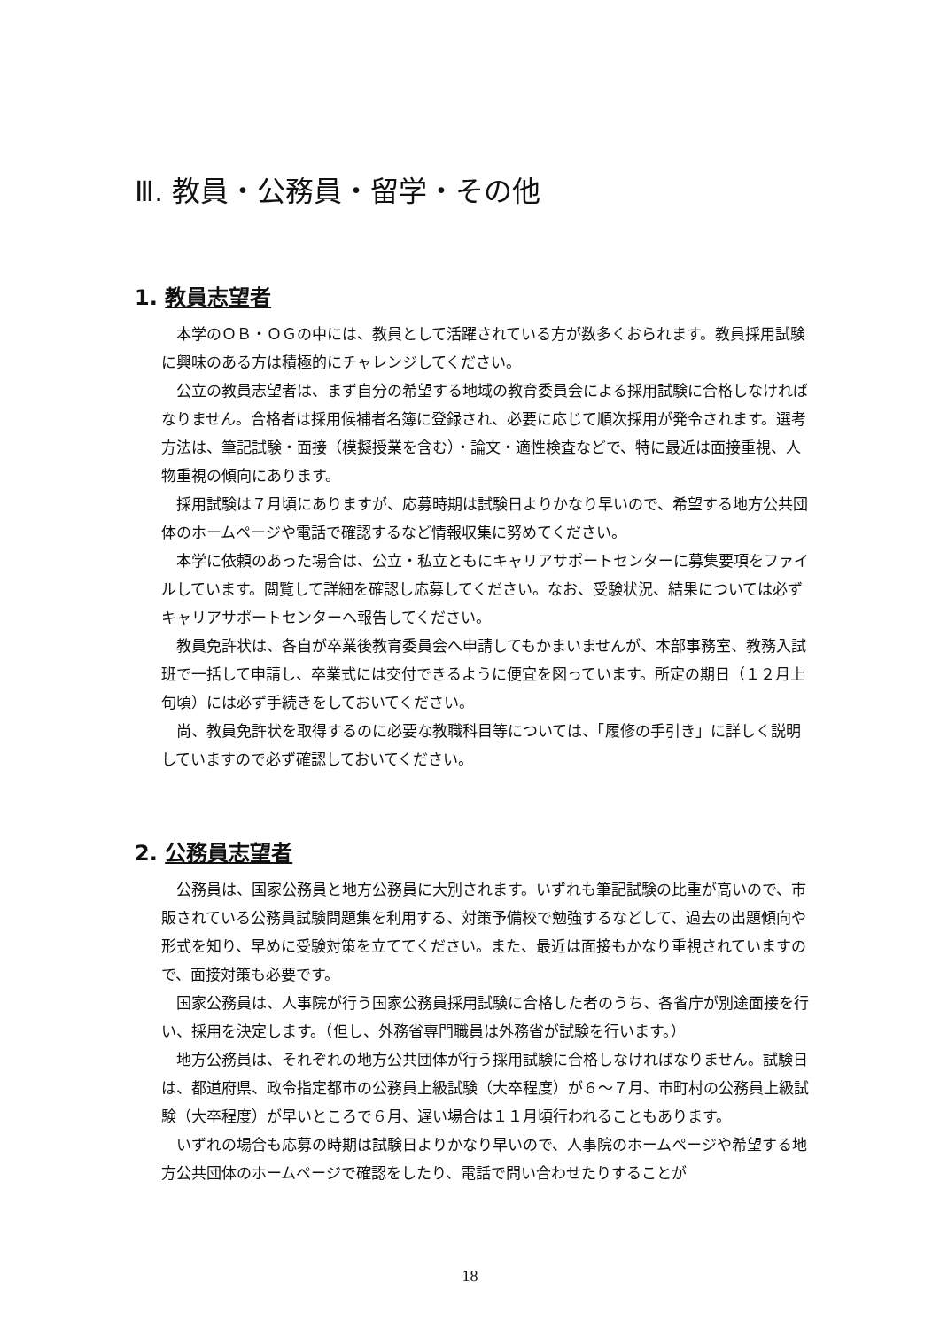Ⅲ. 教員・公務員・留学・その他
1. 教員志望者
本学のＯＢ・ＯＧの中には、教員として活躍されている方が数多くおられます。教員採用試験に興味のある方は積極的にチャレンジしてください。
公立の教員志望者は、まず自分の希望する地域の教育委員会による採用試験に合格しなければなりません。合格者は採用候補者名簿に登録され、必要に応じて順次採用が発令されます。選考方法は、筆記試験・面接（模擬授業を含む）・論文・適性検査などで、特に最近は面接重視、人物重視の傾向にあります。
採用試験は７月頃にありますが、応募時期は試験日よりかなり早いので、希望する地方公共団体のホームページや電話で確認するなど情報収集に努めてください。
本学に依頼のあった場合は、公立・私立ともにキャリアサポートセンターに募集要項をファイルしています。閲覧して詳細を確認し応募してください。なお、受験状況、結果については必ずキャリアサポートセンターへ報告してください。
教員免許状は、各自が卒業後教育委員会へ申請してもかまいませんが、本部事務室、教務入試班で一括して申請し、卒業式には交付できるように便宜を図っています。所定の期日（１２月上旬頃）には必ず手続きをしておいてください。
尚、教員免許状を取得するのに必要な教職科目等については、「履修の手引き」に詳しく説明していますので必ず確認しておいてください。
2. 公務員志望者
公務員は、国家公務員と地方公務員に大別されます。いずれも筆記試験の比重が高いので、市販されている公務員試験問題集を利用する、対策予備校で勉強するなどして、過去の出題傾向や形式を知り、早めに受験対策を立ててください。また、最近は面接もかなり重視されていますので、面接対策も必要です。
国家公務員は、人事院が行う国家公務員採用試験に合格した者のうち、各省庁が別途面接を行い、採用を決定します。（但し、外務省専門職員は外務省が試験を行います。）
地方公務員は、それぞれの地方公共団体が行う採用試験に合格しなければなりません。試験日は、都道府県、政令指定都市の公務員上級試験（大卒程度）が６～７月、市町村の公務員上級試験（大卒程度）が早いところで６月、遅い場合は１１月頃行われることもあります。
いずれの場合も応募の時期は試験日よりかなり早いので、人事院のホームページや希望する地方公共団体のホームページで確認をしたり、電話で問い合わせたりすることが
18